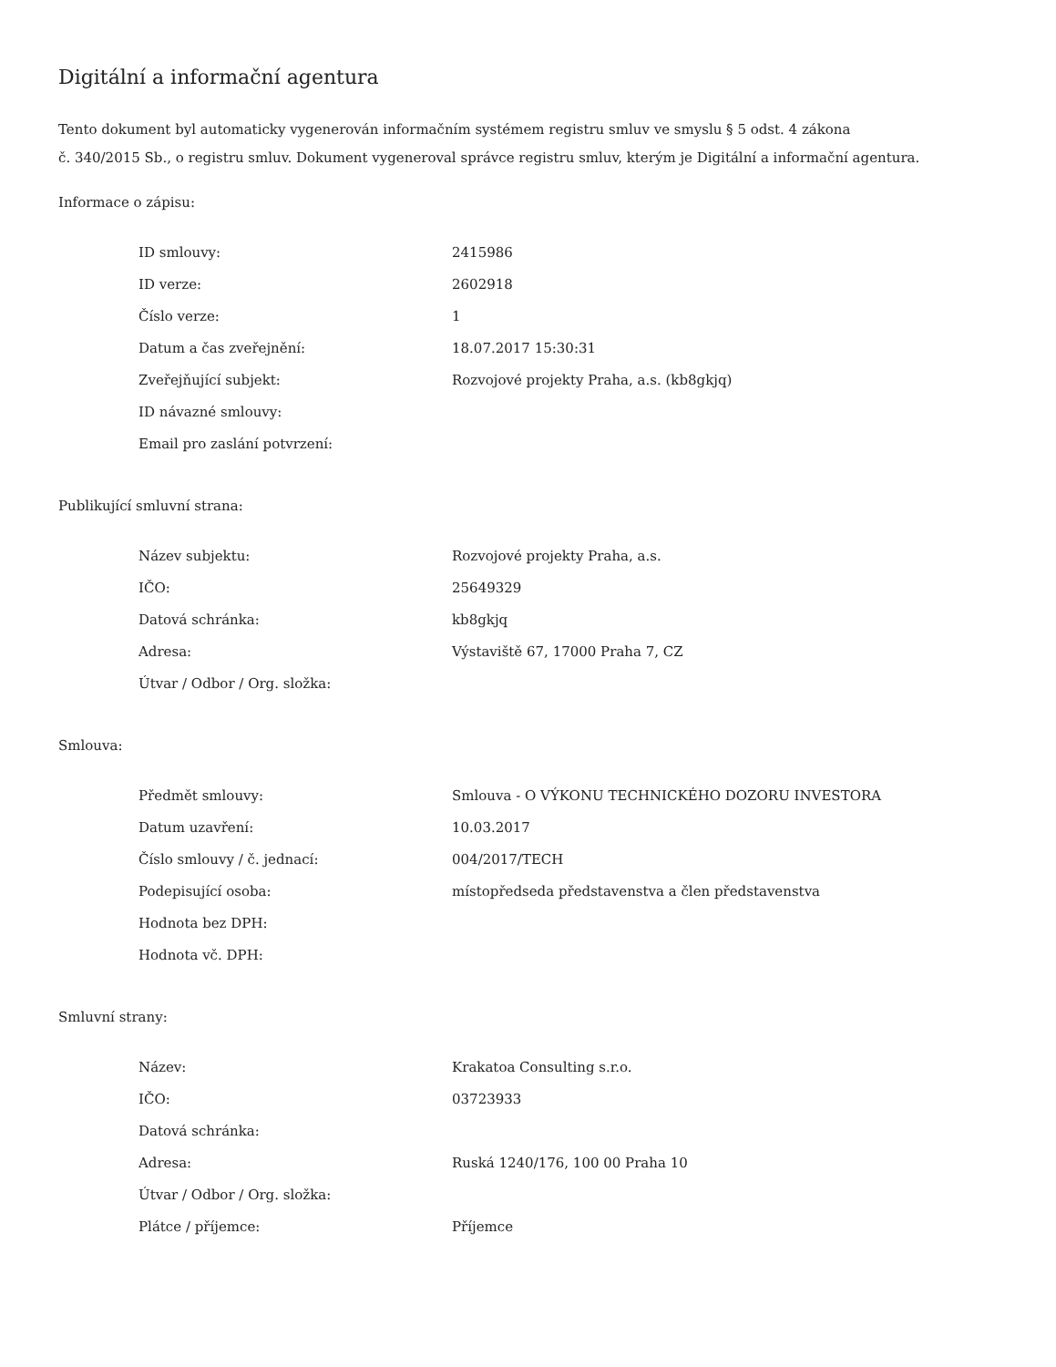Digitální a informační agentura
Tento dokument byl automaticky vygenerován informačním systémem registru smluv ve smyslu § 5 odst. 4 zákona
č. 340/2015 Sb., o registru smluv. Dokument vygeneroval správce registru smluv, kterým je Digitální a informační agentura.
Informace o zápisu:
| ID smlouvy: | 2415986 |
| ID verze: | 2602918 |
| Číslo verze: | 1 |
| Datum a čas zveřejnění: | 18.07.2017 15:30:31 |
| Zveřejňující subjekt: | Rozvojové projekty Praha, a.s. (kb8gkjq) |
| ID návazné smlouvy: | |
| Email pro zaslání potvrzení: | |
Publikující smluvní strana:
| Název subjektu: | Rozvojové projekty Praha, a.s. |
| IČO: | 25649329 |
| Datová schránka: | kb8gkjq |
| Adresa: | Výstaviště 67, 17000 Praha 7, CZ |
| Útvar / Odbor / Org. složka: | |
Smlouva:
| Předmět smlouvy: | Smlouva - O VÝKONU TECHNICKÉHO DOZORU INVESTORA |
| Datum uzavření: | 10.03.2017 |
| Číslo smlouvy / č. jednací: | 004/2017/TECH |
| Podepisující osoba: | místopředseda představenstva a člen představenstva |
| Hodnota bez DPH: | |
| Hodnota vč. DPH: | |
Smluvní strany:
| Název: | Krakatoa Consulting s.r.o. |
| IČO: | 03723933 |
| Datová schránka: | |
| Adresa: | Ruská 1240/176, 100 00 Praha 10 |
| Útvar / Odbor / Org. složka: | |
| Plátce / příjemce: | Příjemce |